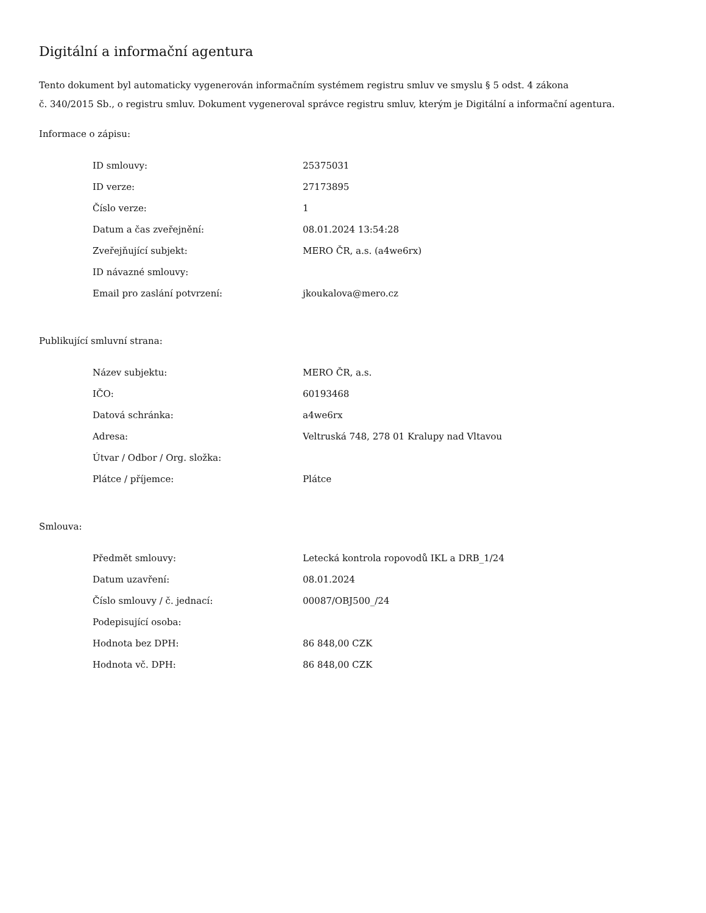Digitální a informační agentura
Tento dokument byl automaticky vygenerován informačním systémem registru smluv ve smyslu § 5 odst. 4 zákona
č. 340/2015 Sb., o registru smluv. Dokument vygeneroval správce registru smluv, kterým je Digitální a informační agentura.
Informace o zápisu:
| ID smlouvy: | 25375031 |
| ID verze: | 27173895 |
| Číslo verze: | 1 |
| Datum a čas zveřejnění: | 08.01.2024 13:54:28 |
| Zveřejňující subjekt: | MERO ČR, a.s. (a4we6rx) |
| ID návazné smlouvy: | |
| Email pro zaslání potvrzení: | jkoukalova@mero.cz |
Publikující smluvní strana:
| Název subjektu: | MERO ČR, a.s. |
| IČO: | 60193468 |
| Datová schránka: | a4we6rx |
| Adresa: | Veltruská 748, 278 01 Kralupy nad Vltavou |
| Útvar / Odbor / Org. složka: | |
| Plátce / příjemce: | Plátce |
Smlouva:
| Předmět smlouvy: | Letecká kontrola ropovodů IKL a DRB_1/24 |
| Datum uzavření: | 08.01.2024 |
| Číslo smlouvy / č. jednací: | 00087/OBJ500_/24 |
| Podepisující osoba: | |
| Hodnota bez DPH: | 86 848,00 CZK |
| Hodnota vč. DPH: | 86 848,00 CZK |